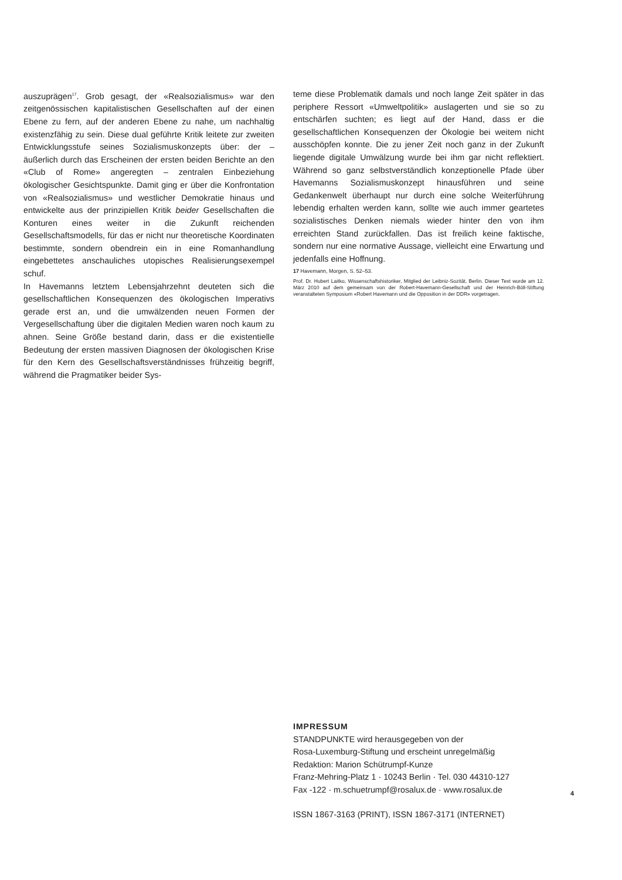auszuprägen<sup>17</sup>. Grob gesagt, der «Realsozialismus» war den zeitgenössischen kapitalistischen Gesellschaften auf der einen Ebene zu fern, auf der anderen Ebene zu nahe, um nachhaltig existenzfähig zu sein. Diese dual geführte Kritik leitete zur zweiten Entwicklungsstufe seines Sozialismuskonzepts über: der – äußerlich durch das Erscheinen der ersten beiden Berichte an den «Club of Rome» angeregten – zentralen Einbeziehung ökologischer Gesichtspunkte. Damit ging er über die Konfrontation von «Realsozialismus» und westlicher Demokratie hinaus und entwickelte aus der prinzipiellen Kritik beider Gesellschaften die Konturen eines weiter in die Zukunft reichenden Gesellschaftsmodells, für das er nicht nur theoretische Koordinaten bestimmte, sondern obendrein ein in eine Romanhandlung eingebettetes anschauliches utopisches Realisierungsexempel schuf.
In Havemanns letztem Lebensjahrzehnt deuteten sich die gesellschaftlichen Konsequenzen des ökologischen Imperativs gerade erst an, und die umwälzenden neuen Formen der Vergesellschaftung über die digitalen Medien waren noch kaum zu ahnen. Seine Größe bestand darin, dass er die existentielle Bedeutung der ersten massiven Diagnosen der ökologischen Krise für den Kern des Gesellschaftsverständnisses frühzeitig begriff, während die Pragmatiker beider Sys-
teme diese Problematik damals und noch lange Zeit später in das periphere Ressort «Umweltpolitik» auslagerten und sie so zu entschärfen suchten; es liegt auf der Hand, dass er die gesellschaftlichen Konsequenzen der Ökologie bei weitem nicht ausschöpfen konnte. Die zu jener Zeit noch ganz in der Zukunft liegende digitale Umwälzung wurde bei ihm gar nicht reflektiert. Während so ganz selbstverständlich konzeptionelle Pfade über Havemanns Sozialismuskonzept hinausführen und seine Gedankenwelt überhaupt nur durch eine solche Weiterführung lebendig erhalten werden kann, sollte wie auch immer geartetes sozialistisches Denken niemals wieder hinter den von ihm erreichten Stand zurückfallen. Das ist freilich keine faktische, sondern nur eine normative Aussage, vielleicht eine Erwartung und jedenfalls eine Hoffnung.
17 Havemann, Morgen, S. 52–53.
Prof. Dr. Hubert Laitko, Wissenschaftshistoriker, Mitglied der Leibniz-Sozität, Berlin. Dieser Text wurde am 12. März 2010 auf dem gemeinsam von der Robert-Havemann-Gesellschaft und der Heinrich-Böll-Stiftung veranstalteten Symposium «Robert Havemann und die Opposition in der DDR» vorgetragen.
IMPRESSUM
STANDPUNKTE wird herausgegeben von der
Rosa-Luxemburg-Stiftung und erscheint unregelmäßig
Redaktion: Marion Schütrumpf-Kunze
Franz-Mehring-Platz 1 · 10243 Berlin · Tel. 030 44310-127
Fax -122 · m.schuetrumpf@rosalux.de · www.rosalux.de
ISSN 1867-3163 (PRINT), ISSN 1867-3171 (INTERNET)
4